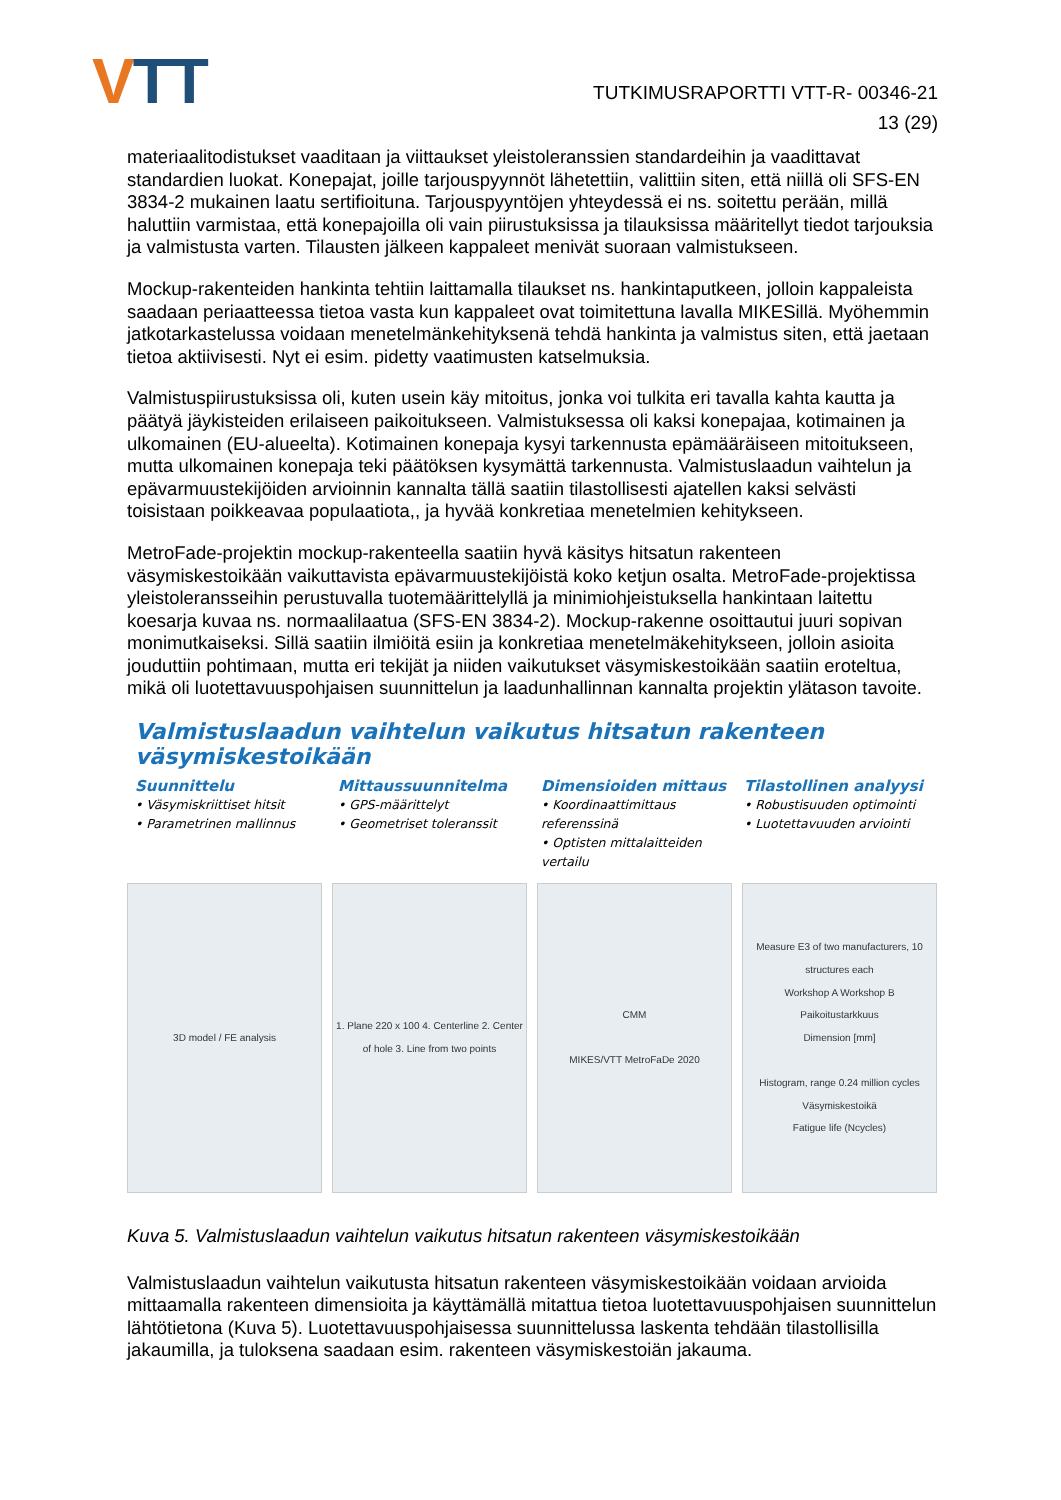VTT
TUTKIMUSRAPORTTI VTT-R- 00346-21
13 (29)
materiaalitodistukset vaaditaan ja viittaukset yleistoleranssien standardeihin ja vaadittavat standardien luokat. Konepajat, joille tarjouspyynnöt lähetettiin, valittiin siten, että niillä oli SFS-EN 3834-2 mukainen laatu sertifioituna. Tarjouspyyntöjen yhteydessä ei ns. soitettu perään, millä haluttiin varmistaa, että konepajoilla oli vain piirustuksissa ja tilauksissa määritellyt tiedot tarjouksia ja valmistusta varten. Tilausten jälkeen kappaleet menivät suoraan valmistukseen.
Mockup-rakenteiden hankinta tehtiin laittamalla tilaukset ns. hankintaputkeen, jolloin kappaleista saadaan periaatteessa tietoa vasta kun kappaleet ovat toimitettuna lavalla MIKESillä. Myöhemmin jatkotarkastelussa voidaan menetelmänkehityksenä tehdä hankinta ja valmistus siten, että jaetaan tietoa aktiivisesti. Nyt ei esim. pidetty vaatimusten katselmuksia.
Valmistuspiirustuksissa oli, kuten usein käy mitoitus, jonka voi tulkita eri tavalla kahta kautta ja päätyä jäykisteiden erilaiseen paikoitukseen. Valmistuksessa oli kaksi konepajaa, kotimainen ja ulkomainen (EU-alueelta). Kotimainen konepaja kysyi tarkennusta epämääräiseen mitoitukseen, mutta ulkomainen konepaja teki päätöksen kysymättä tarkennusta. Valmistuslaadun vaihtelun ja epävarmuustekijöiden arvioinnin kannalta tällä saatiin tilastollisesti ajatellen kaksi selvästi toisistaan poikkeavaa populaatiota,, ja hyvää konkretiaa menetelmien kehitykseen.
MetroFade-projektin mockup-rakenteella saatiin hyvä käsitys hitsatun rakenteen väsymiskestoikään vaikuttavista epävarmuustekijöistä koko ketjun osalta. MetroFade-projektissa yleistoleransseihin perustuvalla tuotemäärittelyllä ja minimiohjeistuksella hankintaan laitettu koesarja kuvaa ns. normaalilaatua (SFS-EN 3834-2). Mockup-rakenne osoittautui juuri sopivan monimutkaiseksi. Sillä saatiin ilmiöitä esiin ja konkretiaa menetelmäkehitykseen, jolloin asioita jouduttiin pohtimaan, mutta eri tekijät ja niiden vaikutukset väsymiskestoikään saatiin eroteltua, mikä oli luotettavuuspohjaisen suunnittelun ja laadunhallinnan kannalta projektin ylätason tavoite.
Valmistuslaadun vaihtelun vaikutus hitsatun rakenteen väsymiskestoikään
Suunnittelu
• Väsymiskriittiset hitsit
• Parametrinen mallinnus
Mittaussuunnitelma
• GPS-määrittelyt
• Geometriset toleranssit
Dimensioiden mittaus
• Koordinaattimittaus referenssinä
• Optisten mittalaitteiden vertailu
Tilastollinen analyysi
• Robustisuuden optimointi
• Luotettavuuden arviointi
3D model / FE analysis
1. Plane 220 x 100 4. Centerline 2. Center of hole 3. Line from two points
CMM
MIKES/VTT MetroFaDe 2020
Measure E3 of two manufacturers, 10 structures each
Workshop A Workshop B
Paikoitustarkkuus
Dimension [mm]
Histogram, range 0.24 million cycles
Väsymiskestoikä
Fatigue life (Ncycles)
Kuva 5. Valmistuslaadun vaihtelun vaikutus hitsatun rakenteen väsymiskestoikään
Valmistuslaadun vaihtelun vaikutusta hitsatun rakenteen väsymiskestoikään voidaan arvioida mittaamalla rakenteen dimensioita ja käyttämällä mitattua tietoa luotettavuuspohjaisen suunnittelun lähtötietona (Kuva 5). Luotettavuuspohjaisessa suunnittelussa laskenta tehdään tilastollisilla jakaumilla, ja tuloksena saadaan esim. rakenteen väsymiskestoiän jakauma.